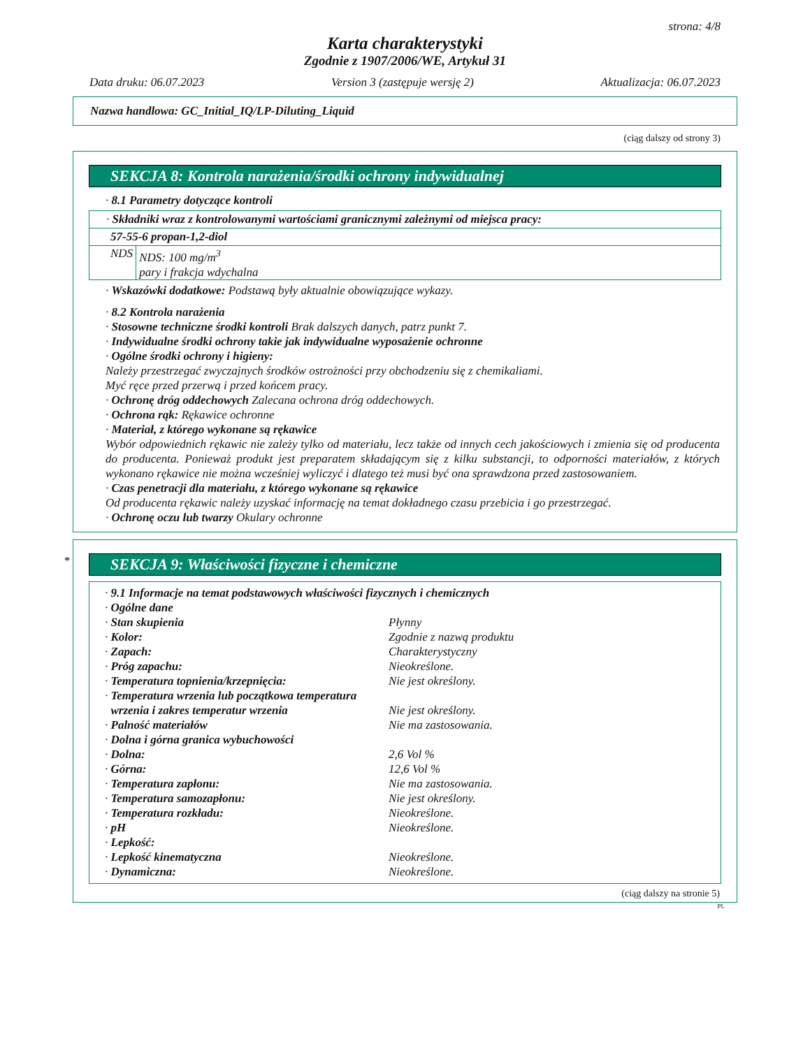strona: 4/8
Karta charakterystyki
Zgodnie z 1907/2006/WE, Artykuł 31
Data druku: 06.07.2023 Version 3 (zastępuje wersję 2) Aktualizacja: 06.07.2023
Nazwa handlowa: GC_Initial_IQ/LP-Diluting_Liquid
(ciąg dalszy od strony 3)
SEKCJA 8: Kontrola narażenia/środki ochrony indywidualnej
· 8.1 Parametry dotyczące kontroli
· Składniki wraz z kontrolowanymi wartościami granicznymi zależnymi od miejsca pracy:
57-55-6 propan-1,2-diol
| NDS | NDS: 100 mg/m<sup>3</sup> pary i frakcja wdychalna |
· Wskazówki dodatkowe: Podstawą były aktualnie obowiązujące wykazy.
· 8.2 Kontrola narażenia
· Stosowne techniczne środki kontroli Brak dalszych danych, patrz punkt 7.
· Indywidualne środki ochrony takie jak indywidualne wyposażenie ochronne
· Ogólne środki ochrony i higieny:
Należy przestrzegać zwyczajnych środków ostrożności przy obchodzeniu się z chemikaliami.
Myć ręce przed przerwą i przed końcem pracy.
· Ochronę dróg oddechowych Zalecana ochrona dróg oddechowych.
· Ochrona rąk: Rękawice ochronne
· Materiał, z którego wykonane są rękawice
Wybór odpowiednich rękawic nie zależy tylko od materiału, lecz także od innych cech jakościowych i zmienia się od producenta do producenta. Ponieważ produkt jest preparatem składającym się z kilku substancji, to odporności materiałów, z których wykonano rękawice nie można wcześniej wyliczyć i dlatego też musi być ona sprawdzona przed zastosowaniem.
· Czas penetracji dla materiału, z którego wykonane są rękawice
Od producenta rękawic należy uzyskać informację na temat dokładnego czasu przebicia i go przestrzegać.
· Ochronę oczu lub twarzy Okulary ochronne
*
SEKCJA 9: Właściwości fizyczne i chemiczne
· 9.1 Informacje na temat podstawowych właściwości fizycznych i chemicznych
| · Ogólne dane | |
| · Stan skupienia | Płynny |
| · Kolor: | Zgodnie z nazwą produktu |
| · Zapach: | Charakterystyczny |
| · Próg zapachu: | Nieokreślone. |
| · Temperatura topnienia/krzepnięcia: | Nie jest określony. |
| · Temperatura wrzenia lub początkowa temperatura wrzenia i zakres temperatur wrzenia | Nie jest określony. |
| · Palność materiałów | Nie ma zastosowania. |
| · Dolna i górna granica wybuchowości | |
| · Dolna: | 2,6 Vol % |
| · Górna: | 12,6 Vol % |
| · Temperatura zapłonu: | Nie ma zastosowania. |
| · Temperatura samozapłonu: | Nie jest określony. |
| · Temperatura rozkładu: | Nieokreślone. |
| · pH | Nieokreślone. |
| · Lepkość: | |
| · Lepkość kinematyczna | Nieokreślone. |
| · Dynamiczna: | Nieokreślone. |
(ciąg dalszy na stronie 5)
PL